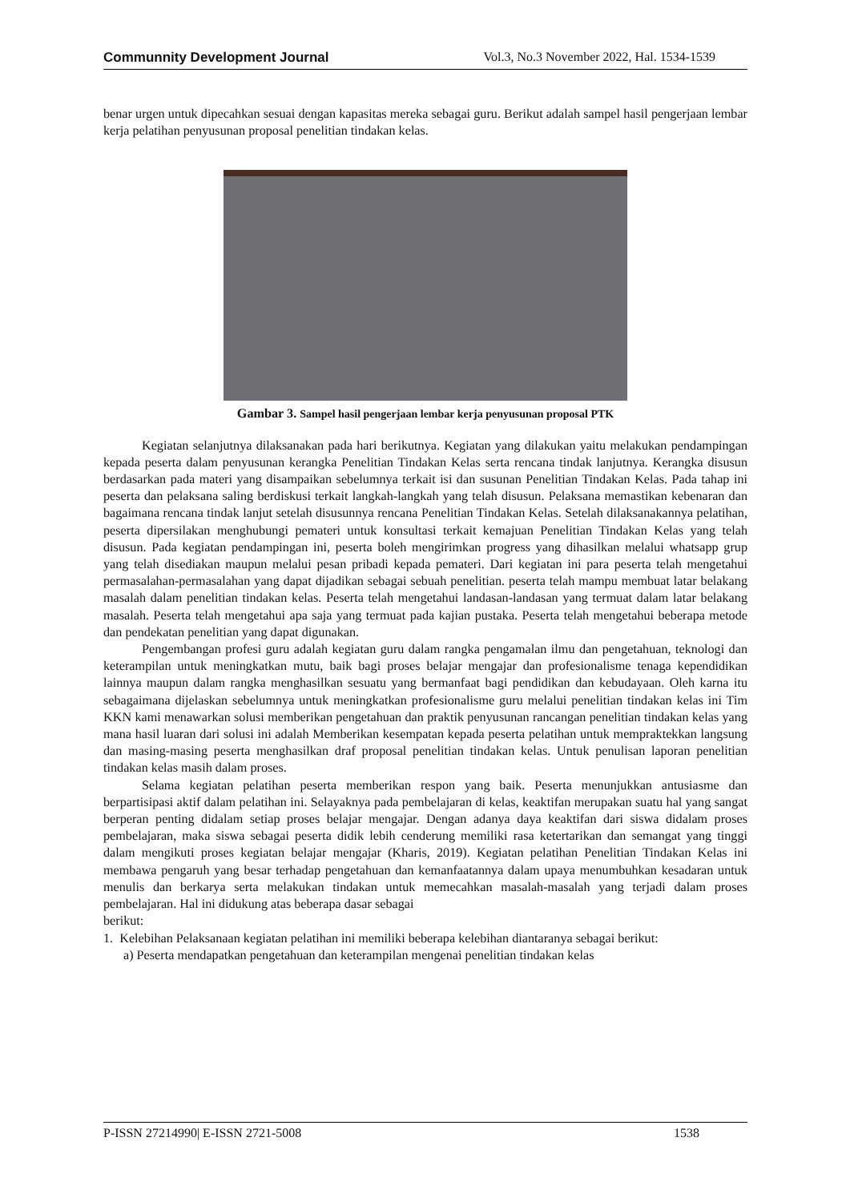Communnity Development Journal Vol.3, No.3 November 2022, Hal. 1534-1539
benar urgen untuk dipecahkan sesuai dengan kapasitas mereka sebagai guru. Berikut adalah sampel hasil pengerjaan lembar kerja pelatihan penyusunan proposal penelitian tindakan kelas.
Gambar 3. Sampel hasil pengerjaan lembar kerja penyusunan proposal PTK
Kegiatan selanjutnya dilaksanakan pada hari berikutnya. Kegiatan yang dilakukan yaitu melakukan pendampingan kepada peserta dalam penyusunan kerangka Penelitian Tindakan Kelas serta rencana tindak lanjutnya. Kerangka disusun berdasarkan pada materi yang disampaikan sebelumnya terkait isi dan susunan Penelitian Tindakan Kelas. Pada tahap ini peserta dan pelaksana saling berdiskusi terkait langkah-langkah yang telah disusun. Pelaksana memastikan kebenaran dan bagaimana rencana tindak lanjut setelah disusunnya rencana Penelitian Tindakan Kelas. Setelah dilaksanakannya pelatihan, peserta dipersilakan menghubungi pemateri untuk konsultasi terkait kemajuan Penelitian Tindakan Kelas yang telah disusun. Pada kegiatan pendampingan ini, peserta boleh mengirimkan progress yang dihasilkan melalui whatsapp grup yang telah disediakan maupun melalui pesan pribadi kepada pemateri. Dari kegiatan ini para peserta telah mengetahui permasalahan-permasalahan yang dapat dijadikan sebagai sebuah penelitian. peserta telah mampu membuat latar belakang masalah dalam penelitian tindakan kelas. Peserta telah mengetahui landasan-landasan yang termuat dalam latar belakang masalah. Peserta telah mengetahui apa saja yang termuat pada kajian pustaka. Peserta telah mengetahui beberapa metode dan pendekatan penelitian yang dapat digunakan.
Pengembangan profesi guru adalah kegiatan guru dalam rangka pengamalan ilmu dan pengetahuan, teknologi dan keterampilan untuk meningkatkan mutu, baik bagi proses belajar mengajar dan profesionalisme tenaga kependidikan lainnya maupun dalam rangka menghasilkan sesuatu yang bermanfaat bagi pendidikan dan kebudayaan. Oleh karna itu sebagaimana dijelaskan sebelumnya untuk meningkatkan profesionalisme guru melalui penelitian tindakan kelas ini Tim KKN kami menawarkan solusi memberikan pengetahuan dan praktik penyusunan rancangan penelitian tindakan kelas yang mana hasil luaran dari solusi ini adalah Memberikan kesempatan kepada peserta pelatihan untuk mempraktekkan langsung dan masing-masing peserta menghasilkan draf proposal penelitian tindakan kelas. Untuk penulisan laporan penelitian tindakan kelas masih dalam proses.
Selama kegiatan pelatihan peserta memberikan respon yang baik. Peserta menunjukkan antusiasme dan berpartisipasi aktif dalam pelatihan ini. Selayaknya pada pembelajaran di kelas, keaktifan merupakan suatu hal yang sangat berperan penting didalam setiap proses belajar mengajar. Dengan adanya daya keaktifan dari siswa didalam proses pembelajaran, maka siswa sebagai peserta didik lebih cenderung memiliki rasa ketertarikan dan semangat yang tinggi dalam mengikuti proses kegiatan belajar mengajar (Kharis, 2019). Kegiatan pelatihan Penelitian Tindakan Kelas ini membawa pengaruh yang besar terhadap pengetahuan dan kemanfaatannya dalam upaya menumbuhkan kesadaran untuk menulis dan berkarya serta melakukan tindakan untuk memecahkan masalah-masalah yang terjadi dalam proses pembelajaran. Hal ini didukung atas beberapa dasar sebagai
berikut:
1. Kelebihan Pelaksanaan kegiatan pelatihan ini memiliki beberapa kelebihan diantaranya sebagai berikut:
a) Peserta mendapatkan pengetahuan dan keterampilan mengenai penelitian tindakan kelas
P-ISSN 27214990| E-ISSN 2721-5008 1538